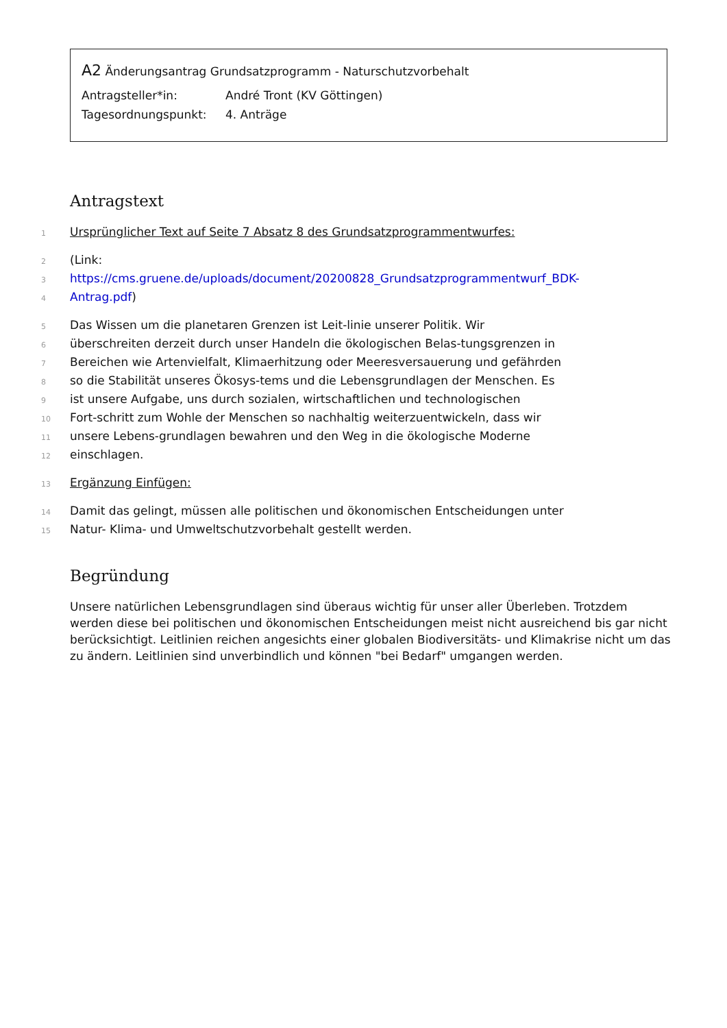A2 Änderungsantrag Grundsatzprogramm - Naturschutzvorbehalt
Antragsteller*in: André Tront (KV Göttingen)
Tagesordnungspunkt: 4. Anträge
Antragstext
1
Ursprünglicher Text auf Seite 7 Absatz 8 des Grundsatzprogrammentwurfes:
2
(Link:
3
https://cms.gruene.de/uploads/document/20200828_Grundsatzprogrammentwurf_BDK-
4
Antrag.pdf)
5
Das Wissen um die planetaren Grenzen ist Leit-linie unserer Politik. Wir
6
überschreiten derzeit durch unser Handeln die ökologischen Belas-tungsgrenzen in
7
Bereichen wie Artenvielfalt, Klimaerhitzung oder Meeresversauerung und gefährden
8
so die Stabilität unseres Ökosys-tems und die Lebensgrundlagen der Menschen. Es
9
ist unsere Aufgabe, uns durch sozialen, wirtschaftlichen und technologischen
10
Fort-schritt zum Wohle der Menschen so nachhaltig weiterzuentwickeln, dass wir
11
unsere Lebens-grundlagen bewahren und den Weg in die ökologische Moderne
12
einschlagen.
13
Ergänzung Einfügen:
14
Damit das gelingt, müssen alle politischen und ökonomischen Entscheidungen unter
15
Natur- Klima- und Umweltschutzvorbehalt gestellt werden.
Begründung
Unsere natürlichen Lebensgrundlagen sind überaus wichtig für unser aller Überleben. Trotzdem werden diese bei politischen und ökonomischen Entscheidungen meist nicht ausreichend bis gar nicht berücksichtigt. Leitlinien reichen angesichts einer globalen Biodiversitäts- und Klimakrise nicht um das zu ändern. Leitlinien sind unverbindlich und können "bei Bedarf" umgangen werden.